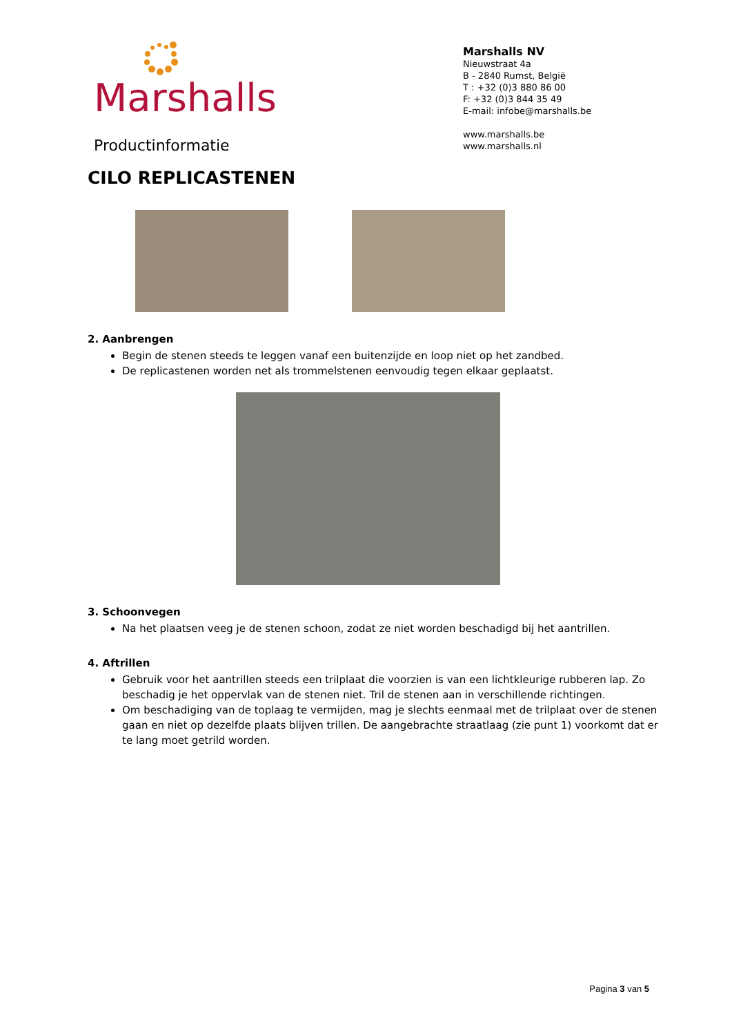Marshalls
Productinformatie
Marshalls NV
Nieuwstraat 4a
B - 2840 Rumst, België
T : +32 (0)3 880 86 00
F: +32 (0)3 844 35 49
E-mail: infobe@marshalls.be
www.marshalls.be
www.marshalls.nl
CILO REPLICASTENEN
2. Aanbrengen
Begin de stenen steeds te leggen vanaf een buitenzijde en loop niet op het zandbed.
De replicastenen worden net als trommelstenen eenvoudig tegen elkaar geplaatst.
3. Schoonvegen
Na het plaatsen veeg je de stenen schoon, zodat ze niet worden beschadigd bij het aantrillen.
4. Aftrillen
Gebruik voor het aantrillen steeds een trilplaat die voorzien is van een lichtkleurige rubberen lap. Zo beschadig je het oppervlak van de stenen niet. Tril de stenen aan in verschillende richtingen.
Om beschadiging van de toplaag te vermijden, mag je slechts eenmaal met de trilplaat over de stenen gaan en niet op dezelfde plaats blijven trillen. De aangebrachte straatlaag (zie punt 1) voorkomt dat er te lang moet getrild worden.
Pagina 3 van 5